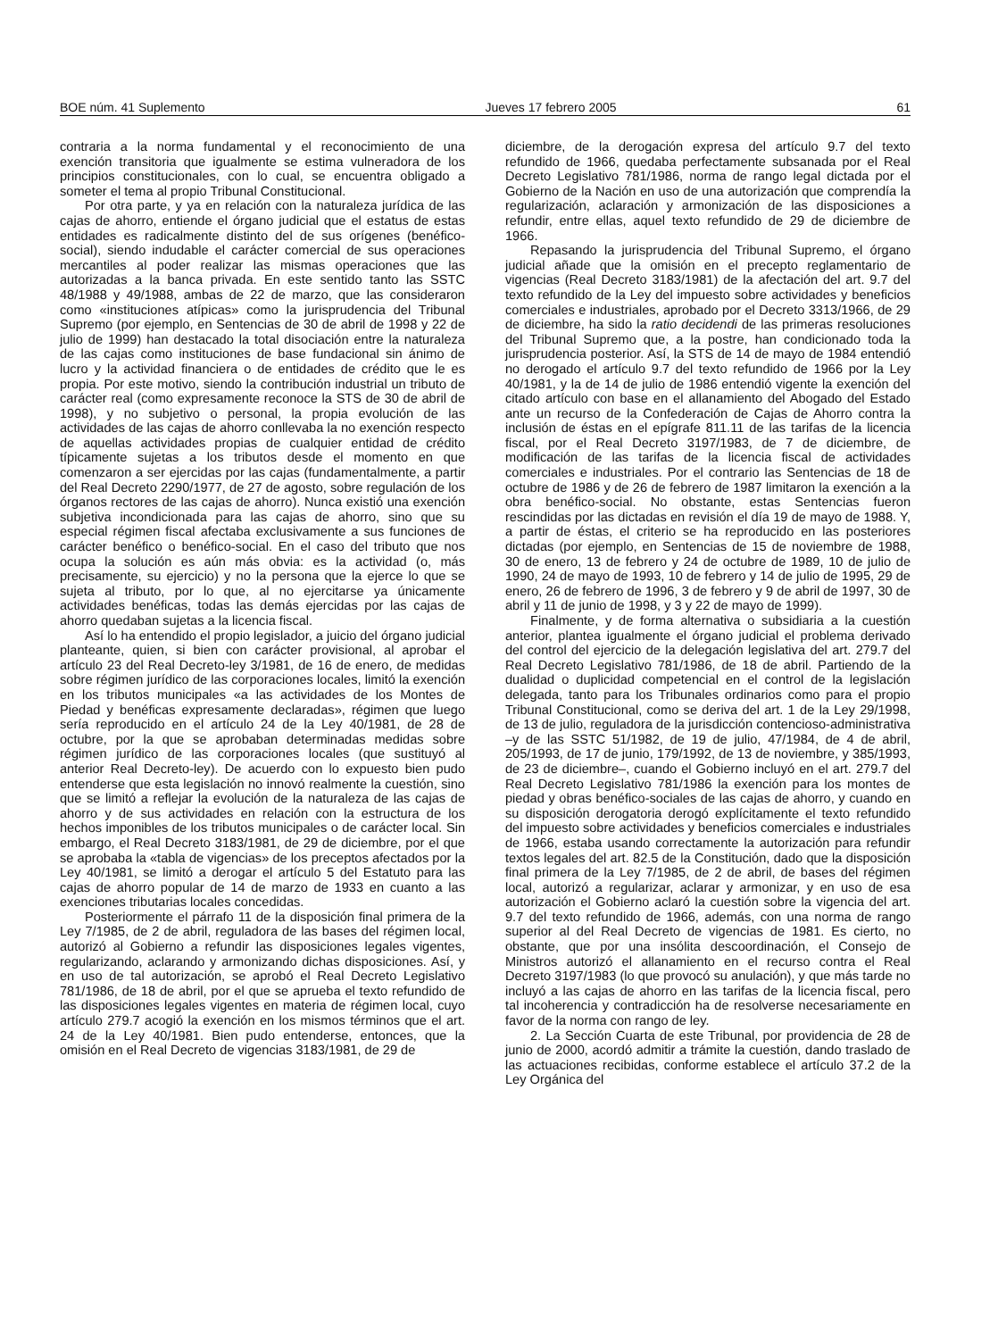BOE núm. 41 Suplemento Jueves 17 febrero 2005 61
contraria a la norma fundamental y el reconocimiento de una exención transitoria que igualmente se estima vulneradora de los principios constitucionales, con lo cual, se encuentra obligado a someter el tema al propio Tribunal Constitucional.
Por otra parte, y ya en relación con la naturaleza jurídica de las cajas de ahorro, entiende el órgano judicial que el estatus de estas entidades es radicalmente distinto del de sus orígenes (benéfico-social), siendo indudable el carácter comercial de sus operaciones mercantiles al poder realizar las mismas operaciones que las autorizadas a la banca privada. En este sentido tanto las SSTC 48/1988 y 49/1988, ambas de 22 de marzo, que las consideraron como «instituciones atípicas» como la jurisprudencia del Tribunal Supremo (por ejemplo, en Sentencias de 30 de abril de 1998 y 22 de julio de 1999) han destacado la total disociación entre la naturaleza de las cajas como instituciones de base fundacional sin ánimo de lucro y la actividad financiera o de entidades de crédito que le es propia. Por este motivo, siendo la contribución industrial un tributo de carácter real (como expresamente reconoce la STS de 30 de abril de 1998), y no subjetivo o personal, la propia evolución de las actividades de las cajas de ahorro conllevaba la no exención respecto de aquellas actividades propias de cualquier entidad de crédito típicamente sujetas a los tributos desde el momento en que comenzaron a ser ejercidas por las cajas (fundamentalmente, a partir del Real Decreto 2290/1977, de 27 de agosto, sobre regulación de los órganos rectores de las cajas de ahorro). Nunca existió una exención subjetiva incondicionada para las cajas de ahorro, sino que su especial régimen fiscal afectaba exclusivamente a sus funciones de carácter benéfico o benéfico-social. En el caso del tributo que nos ocupa la solución es aún más obvia: es la actividad (o, más precisamente, su ejercicio) y no la persona que la ejerce lo que se sujeta al tributo, por lo que, al no ejercitarse ya únicamente actividades benéficas, todas las demás ejercidas por las cajas de ahorro quedaban sujetas a la licencia fiscal.
Así lo ha entendido el propio legislador, a juicio del órgano judicial planteante, quien, si bien con carácter provisional, al aprobar el artículo 23 del Real Decreto-ley 3/1981, de 16 de enero, de medidas sobre régimen jurídico de las corporaciones locales, limitó la exención en los tributos municipales «a las actividades de los Montes de Piedad y benéficas expresamente declaradas», régimen que luego sería reproducido en el artículo 24 de la Ley 40/1981, de 28 de octubre, por la que se aprobaban determinadas medidas sobre régimen jurídico de las corporaciones locales (que sustituyó al anterior Real Decreto-ley). De acuerdo con lo expuesto bien pudo entenderse que esta legislación no innovó realmente la cuestión, sino que se limitó a reflejar la evolución de la naturaleza de las cajas de ahorro y de sus actividades en relación con la estructura de los hechos imponibles de los tributos municipales o de carácter local. Sin embargo, el Real Decreto 3183/1981, de 29 de diciembre, por el que se aprobaba la «tabla de vigencias» de los preceptos afectados por la Ley 40/1981, se limitó a derogar el artículo 5 del Estatuto para las cajas de ahorro popular de 14 de marzo de 1933 en cuanto a las exenciones tributarias locales concedidas.
Posteriormente el párrafo 11 de la disposición final primera de la Ley 7/1985, de 2 de abril, reguladora de las bases del régimen local, autorizó al Gobierno a refundir las disposiciones legales vigentes, regularizando, aclarando y armonizando dichas disposiciones. Así, y en uso de tal autorización, se aprobó el Real Decreto Legislativo 781/1986, de 18 de abril, por el que se aprueba el texto refundido de las disposiciones legales vigentes en materia de régimen local, cuyo artículo 279.7 acogió la exención en los mismos términos que el art. 24 de la Ley 40/1981. Bien pudo entenderse, entonces, que la omisión en el Real Decreto de vigencias 3183/1981, de 29 de
diciembre, de la derogación expresa del artículo 9.7 del texto refundido de 1966, quedaba perfectamente subsanada por el Real Decreto Legislativo 781/1986, norma de rango legal dictada por el Gobierno de la Nación en uso de una autorización que comprendía la regularización, aclaración y armonización de las disposiciones a refundir, entre ellas, aquel texto refundido de 29 de diciembre de 1966.
Repasando la jurisprudencia del Tribunal Supremo, el órgano judicial añade que la omisión en el precepto reglamentario de vigencias (Real Decreto 3183/1981) de la afectación del art. 9.7 del texto refundido de la Ley del impuesto sobre actividades y beneficios comerciales e industriales, aprobado por el Decreto 3313/1966, de 29 de diciembre, ha sido la ratio decidendi de las primeras resoluciones del Tribunal Supremo que, a la postre, han condicionado toda la jurisprudencia posterior. Así, la STS de 14 de mayo de 1984 entendió no derogado el artículo 9.7 del texto refundido de 1966 por la Ley 40/1981, y la de 14 de julio de 1986 entendió vigente la exención del citado artículo con base en el allanamiento del Abogado del Estado ante un recurso de la Confederación de Cajas de Ahorro contra la inclusión de éstas en el epígrafe 811.11 de las tarifas de la licencia fiscal, por el Real Decreto 3197/1983, de 7 de diciembre, de modificación de las tarifas de la licencia fiscal de actividades comerciales e industriales. Por el contrario las Sentencias de 18 de octubre de 1986 y de 26 de febrero de 1987 limitaron la exención a la obra benéfico-social. No obstante, estas Sentencias fueron rescindidas por las dictadas en revisión el día 19 de mayo de 1988. Y, a partir de éstas, el criterio se ha reproducido en las posteriores dictadas (por ejemplo, en Sentencias de 15 de noviembre de 1988, 30 de enero, 13 de febrero y 24 de octubre de 1989, 10 de julio de 1990, 24 de mayo de 1993, 10 de febrero y 14 de julio de 1995, 29 de enero, 26 de febrero de 1996, 3 de febrero y 9 de abril de 1997, 30 de abril y 11 de junio de 1998, y 3 y 22 de mayo de 1999).
Finalmente, y de forma alternativa o subsidiaria a la cuestión anterior, plantea igualmente el órgano judicial el problema derivado del control del ejercicio de la delegación legislativa del art. 279.7 del Real Decreto Legislativo 781/1986, de 18 de abril. Partiendo de la dualidad o duplicidad competencial en el control de la legislación delegada, tanto para los Tribunales ordinarios como para el propio Tribunal Constitucional, como se deriva del art. 1 de la Ley 29/1998, de 13 de julio, reguladora de la jurisdicción contencioso-administrativa –y de las SSTC 51/1982, de 19 de julio, 47/1984, de 4 de abril, 205/1993, de 17 de junio, 179/1992, de 13 de noviembre, y 385/1993, de 23 de diciembre–, cuando el Gobierno incluyó en el art. 279.7 del Real Decreto Legislativo 781/1986 la exención para los montes de piedad y obras benéfico-sociales de las cajas de ahorro, y cuando en su disposición derogatoria derogó explícitamente el texto refundido del impuesto sobre actividades y beneficios comerciales e industriales de 1966, estaba usando correctamente la autorización para refundir textos legales del art. 82.5 de la Constitución, dado que la disposición final primera de la Ley 7/1985, de 2 de abril, de bases del régimen local, autorizó a regularizar, aclarar y armonizar, y en uso de esa autorización el Gobierno aclaró la cuestión sobre la vigencia del art. 9.7 del texto refundido de 1966, además, con una norma de rango superior al del Real Decreto de vigencias de 1981. Es cierto, no obstante, que por una insólita descoordinación, el Consejo de Ministros autorizó el allanamiento en el recurso contra el Real Decreto 3197/1983 (lo que provocó su anulación), y que más tarde no incluyó a las cajas de ahorro en las tarifas de la licencia fiscal, pero tal incoherencia y contradicción ha de resolverse necesariamente en favor de la norma con rango de ley.
2. La Sección Cuarta de este Tribunal, por providencia de 28 de junio de 2000, acordó admitir a trámite la cuestión, dando traslado de las actuaciones recibidas, conforme establece el artículo 37.2 de la Ley Orgánica del